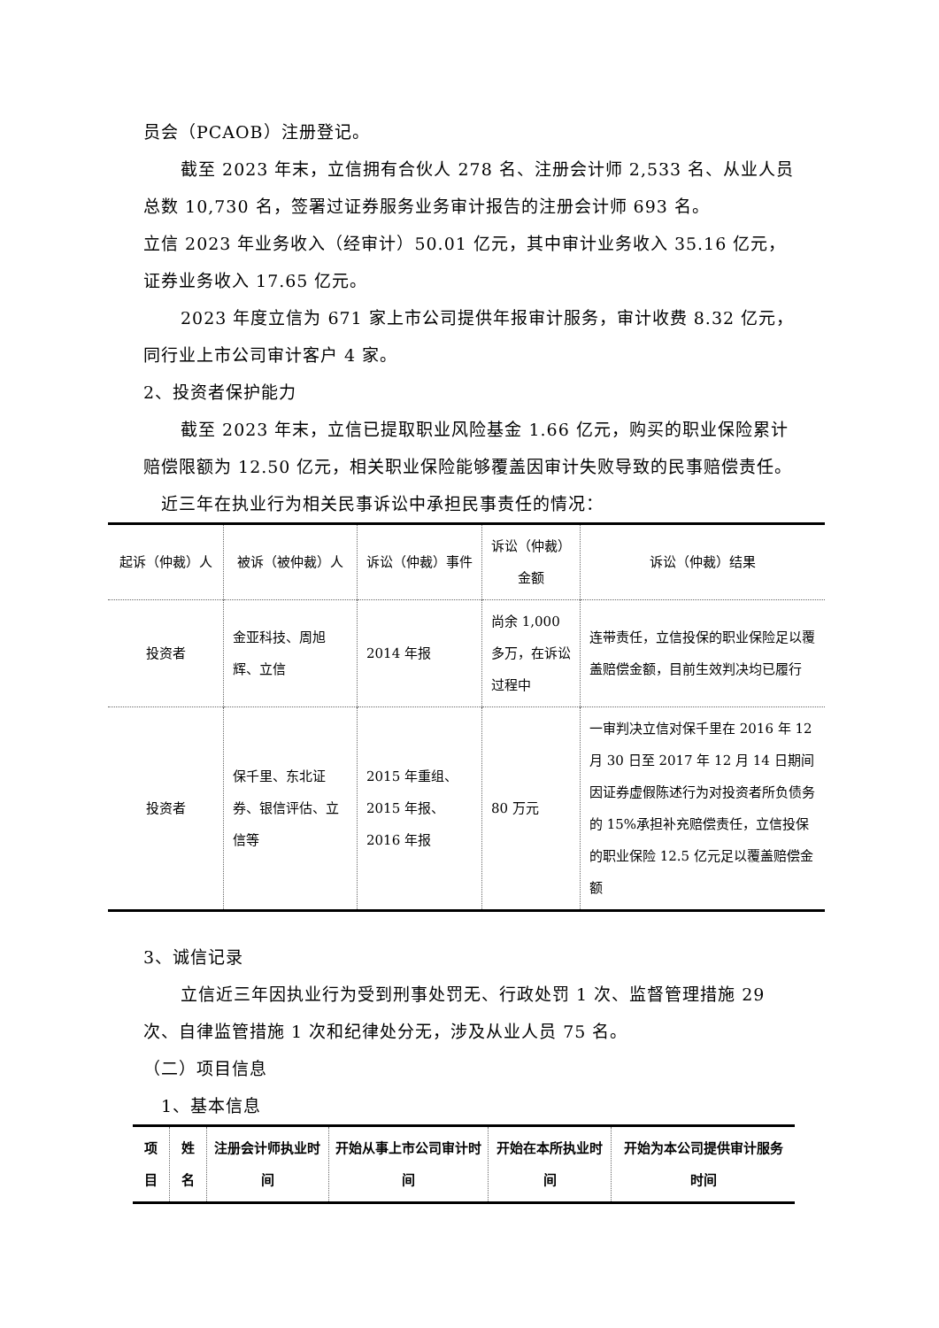员会（PCAOB）注册登记。
截至 2023 年末，立信拥有合伙人 278 名、注册会计师 2,533 名、从业人员总数 10,730 名，签署过证券服务业务审计报告的注册会计师 693 名。
立信 2023 年业务收入（经审计）50.01 亿元，其中审计业务收入 35.16 亿元，证券业务收入 17.65 亿元。
2023 年度立信为 671 家上市公司提供年报审计服务，审计收费 8.32 亿元，同行业上市公司审计客户 4 家。
2、投资者保护能力
截至 2023 年末，立信已提取职业风险基金 1.66 亿元，购买的职业保险累计赔偿限额为 12.50 亿元，相关职业保险能够覆盖因审计失败导致的民事赔偿责任。
近三年在执业行为相关民事诉讼中承担民事责任的情况：
| 起诉（仲裁）人 | 被诉（被仲裁）人 | 诉讼（仲裁）事件 | 诉讼（仲裁） 金额 | 诉讼（仲裁）结果 |
| 投资者 | 金亚科技、周旭辉、立信 | 2014 年报 | 尚余 1,000 多万，在诉讼过程中 | 连带责任，立信投保的职业保险足以覆盖赔偿金额，目前生效判决均已履行 |
| 投资者 | 保千里、东北证券、银信评估、立信等 | 2015 年重组、2015 年报、2016 年报 | 80 万元 | 一审判决立信对保千里在 2016 年 12 月 30 日至 2017 年 12 月 14 日期间因证券虚假陈述行为对投资者所负债务的 15%承担补充赔偿责任，立信投保的职业保险 12.5 亿元足以覆盖赔偿金额 |
3、诚信记录
立信近三年因执业行为受到刑事处罚无、行政处罚 1 次、监督管理措施 29 次、自律监管措施 1 次和纪律处分无，涉及从业人员 75 名。
（二）项目信息
1、基本信息
| 项目 | 姓名 | 注册会计师执业时间 | 开始从事上市公司审计时间 | 开始在本所执业时间 | 开始为本公司提供审计服务时间 |
| --- | --- | --- | --- | --- | --- |